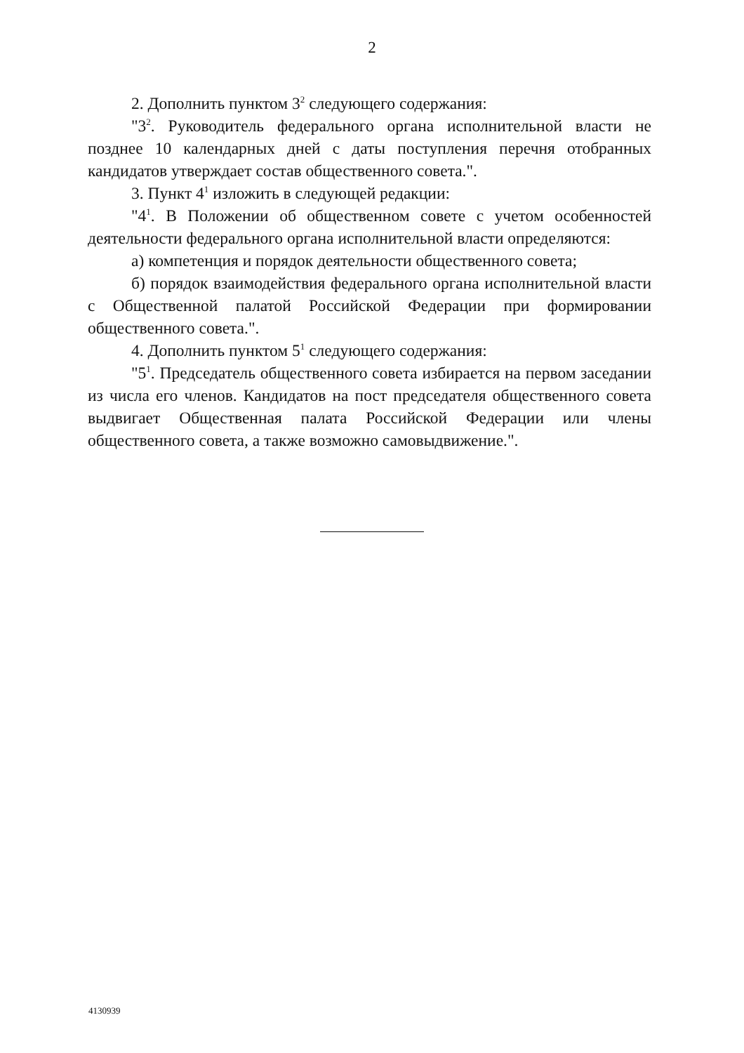2
2. Дополнить пунктом 3<sup>2</sup> следующего содержания:
"3<sup>2</sup>. Руководитель федерального органа исполнительной власти не позднее 10 календарных дней с даты поступления перечня отобранных кандидатов утверждает состав общественного совета.".
3. Пункт 4<sup>1</sup> изложить в следующей редакции:
"4<sup>1</sup>. В Положении об общественном совете с учетом особенностей деятельности федерального органа исполнительной власти определяются:
а) компетенция и порядок деятельности общественного совета;
б) порядок взаимодействия федерального органа исполнительной власти с Общественной палатой Российской Федерации при формировании общественного совета.".
4. Дополнить пунктом 5<sup>1</sup> следующего содержания:
"5<sup>1</sup>. Председатель общественного совета избирается на первом заседании из числа его членов. Кандидатов на пост председателя общественного совета выдвигает Общественная палата Российской Федерации или члены общественного совета, а также возможно самовыдвижение.".
4130939